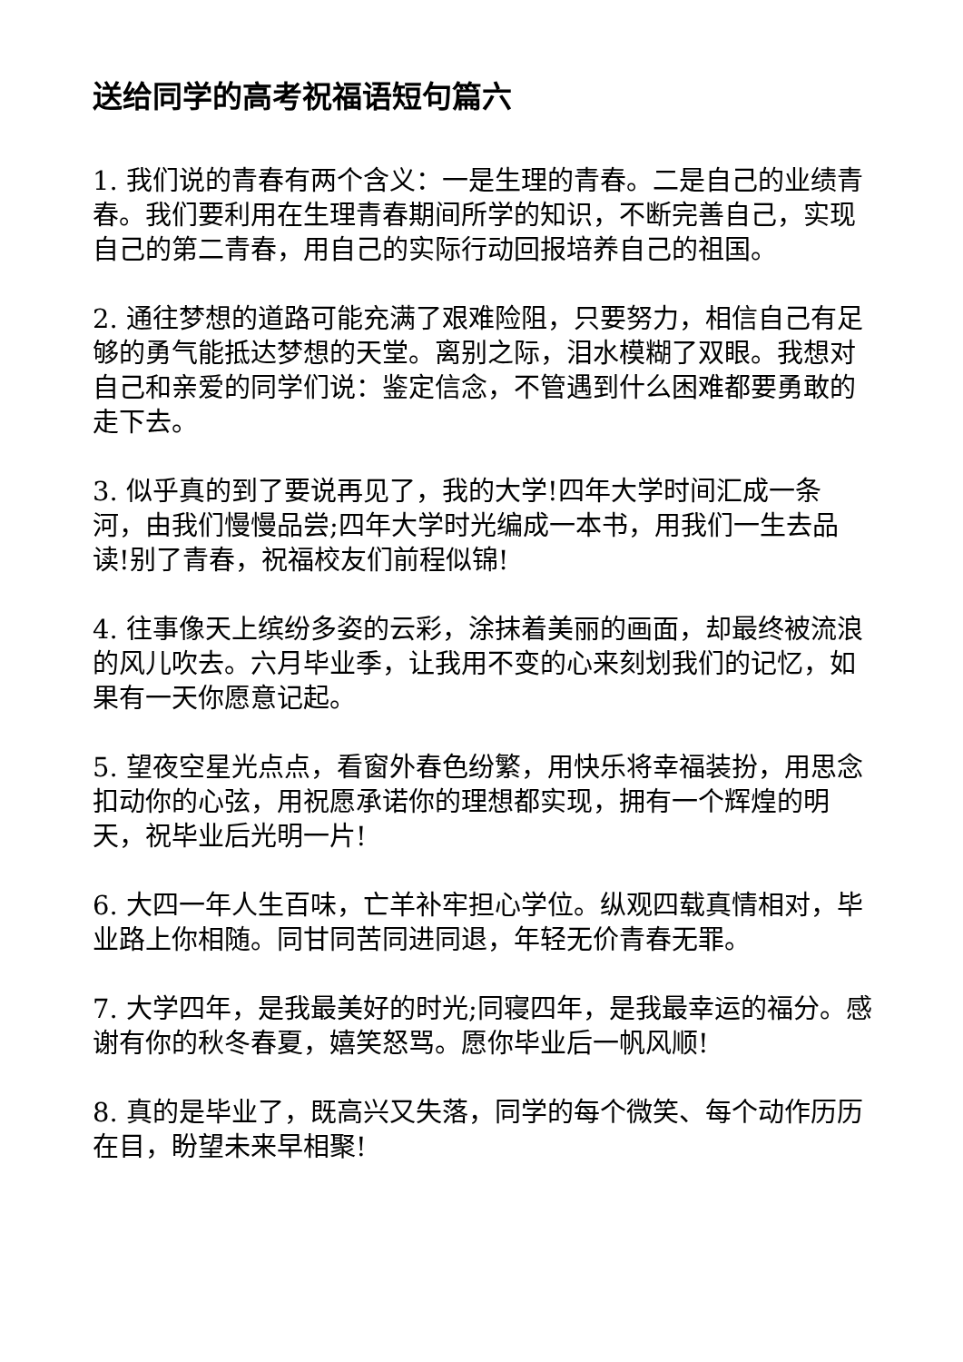送给同学的高考祝福语短句篇六
1. 我们说的青春有两个含义：一是生理的青春。二是自己的业绩青春。我们要利用在生理青春期间所学的知识，不断完善自己，实现自己的第二青春，用自己的实际行动回报培养自己的祖国。
2. 通往梦想的道路可能充满了艰难险阻，只要努力，相信自己有足够的勇气能抵达梦想的天堂。离别之际，泪水模糊了双眼。我想对自己和亲爱的同学们说：鉴定信念，不管遇到什么困难都要勇敢的走下去。
3. 似乎真的到了要说再见了，我的大学!四年大学时间汇成一条河，由我们慢慢品尝;四年大学时光编成一本书，用我们一生去品读!别了青春，祝福校友们前程似锦!
4. 往事像天上缤纷多姿的云彩，涂抹着美丽的画面，却最终被流浪的风儿吹去。六月毕业季，让我用不变的心来刻划我们的记忆，如果有一天你愿意记起。
5. 望夜空星光点点，看窗外春色纷繁，用快乐将幸福装扮，用思念扣动你的心弦，用祝愿承诺你的理想都实现，拥有一个辉煌的明天，祝毕业后光明一片!
6. 大四一年人生百味，亡羊补牢担心学位。纵观四载真情相对，毕业路上你相随。同甘同苦同进同退，年轻无价青春无罪。
7. 大学四年，是我最美好的时光;同寝四年，是我最幸运的福分。感谢有你的秋冬春夏，嬉笑怒骂。愿你毕业后一帆风顺!
8. 真的是毕业了，既高兴又失落，同学的每个微笑、每个动作历历在目，盼望未来早相聚!